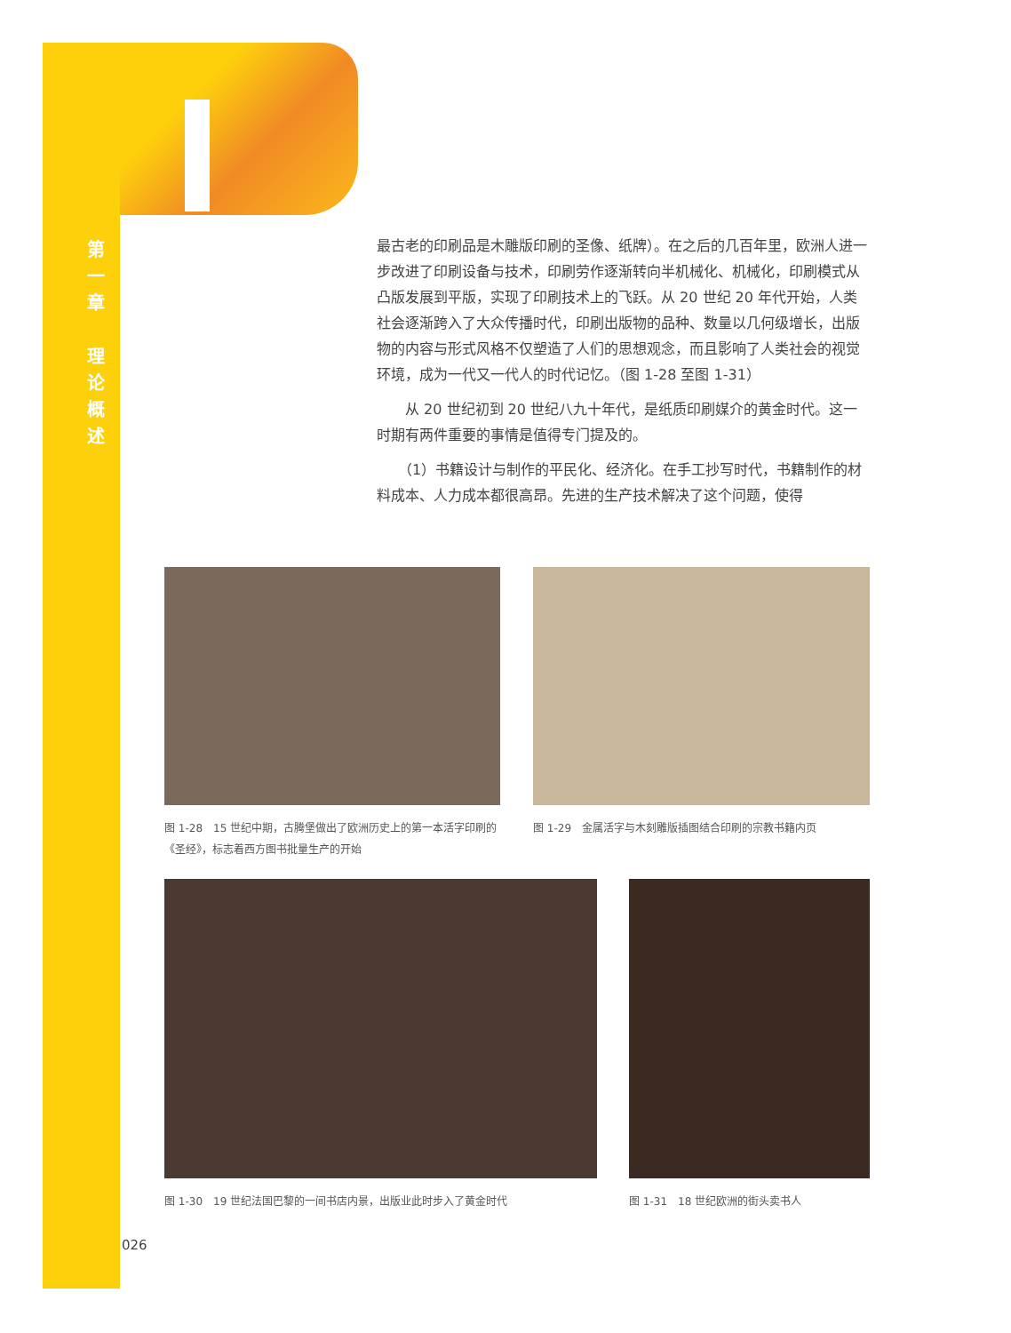第
一
章
理
论
概
述
最古老的印刷品是木雕版印刷的圣像、纸牌）。在之后的几百年里，欧洲人进一步改进了印刷设备与技术，印刷劳作逐渐转向半机械化、机械化，印刷模式从凸版发展到平版，实现了印刷技术上的飞跃。从 20 世纪 20 年代开始，人类社会逐渐跨入了大众传播时代，印刷出版物的品种、数量以几何级增长，出版物的内容与形式风格不仅塑造了人们的思想观念，而且影响了人类社会的视觉环境，成为一代又一代人的时代记忆。（图 1-28 至图 1-31）
　　从 20 世纪初到 20 世纪八九十年代，是纸质印刷媒介的黄金时代。这一时期有两件重要的事情是值得专门提及的。
　　（1）书籍设计与制作的平民化、经济化。在手工抄写时代，书籍制作的材料成本、人力成本都很高昂。先进的生产技术解决了这个问题，使得
图 1-28　15 世纪中期，古腾堡做出了欧洲历史上的第一本活字印刷的《圣经》，标志着西方图书批量生产的开始
图 1-29　金属活字与木刻雕版插图结合印刷的宗教书籍内页
图 1-30　19 世纪法国巴黎的一间书店内景，出版业此时步入了黄金时代 图 1-31　18 世纪欧洲的街头卖书人
026